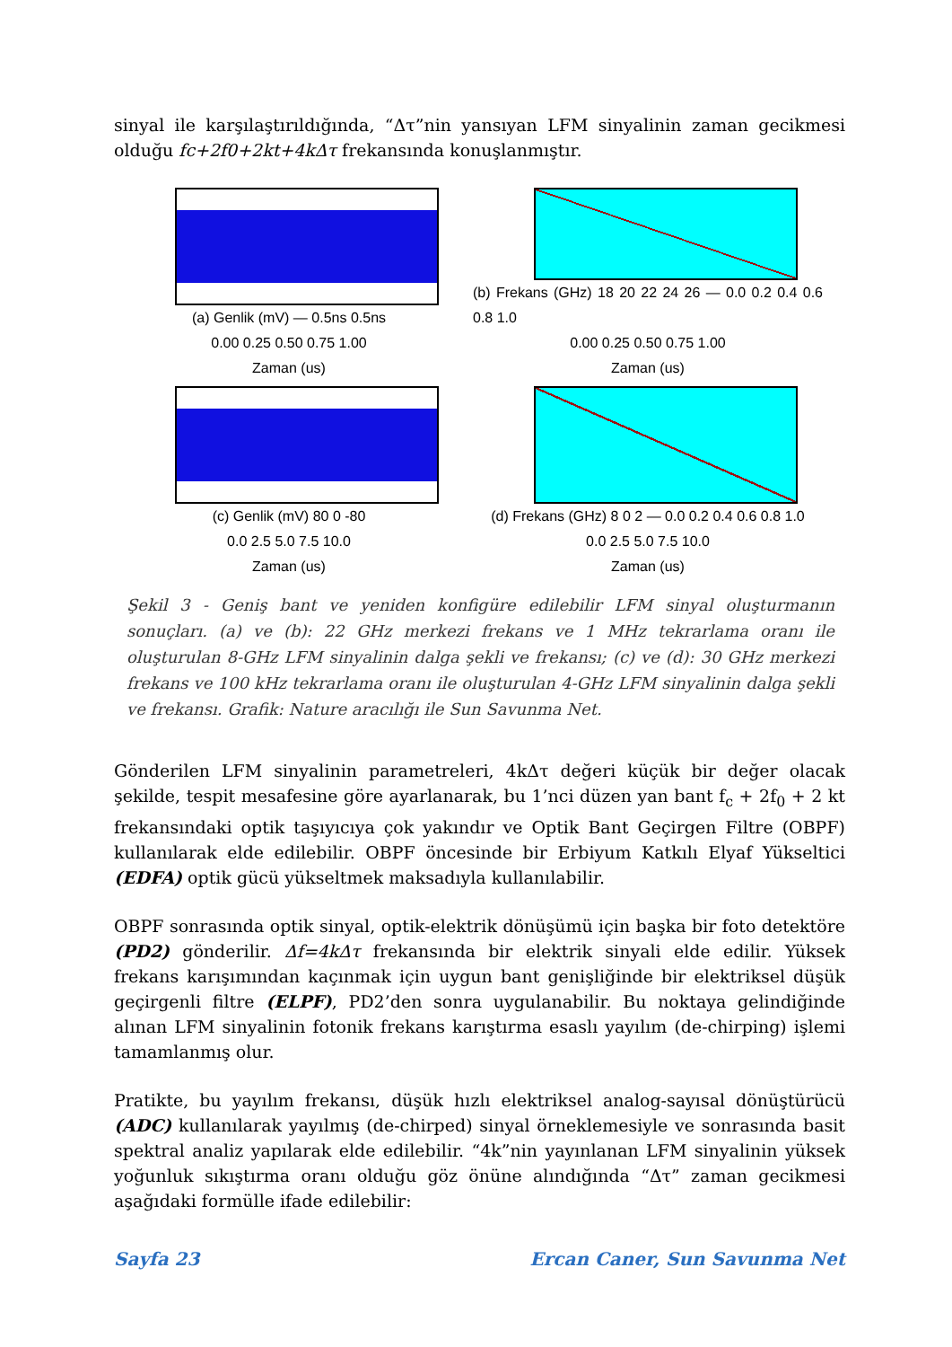sinyal ile karşılaştırıldığında, “Δτ”nin yansıyan LFM sinyalinin zaman gecikmesi olduğu fc+2f0+2kt+4kΔτ frekansında konuşlanmıştır.
(a) Genlik (mV) — 0.5ns 0.5ns
0.00 0.25 0.50 0.75 1.00
Zaman (us)
(b) Frekans (GHz) 18 20 22 24 26 — 0.0 0.2 0.4 0.6 0.8 1.0
0.00 0.25 0.50 0.75 1.00
Zaman (us)
(c) Genlik (mV) 80 0 -80
0.0 2.5 5.0 7.5 10.0
Zaman (us)
(d) Frekans (GHz) 8 0 2 — 0.0 0.2 0.4 0.6 0.8 1.0
0.0 2.5 5.0 7.5 10.0
Zaman (us)
Şekil 3 - Geniş bant ve yeniden konfigüre edilebilir LFM sinyal oluşturmanın sonuçları. (a) ve (b): 22 GHz merkezi frekans ve 1 MHz tekrarlama oranı ile oluşturulan 8-GHz LFM sinyalinin dalga şekli ve frekansı; (c) ve (d): 30 GHz merkezi frekans ve 100 kHz tekrarlama oranı ile oluşturulan 4-GHz LFM sinyalinin dalga şekli ve frekansı. Grafik: Nature aracılığı ile Sun Savunma Net.
Gönderilen LFM sinyalinin parametreleri, 4kΔτ değeri küçük bir değer olacak şekilde, tespit mesafesine göre ayarlanarak, bu 1’nci düzen yan bant f<sub>c</sub> + 2f<sub>0</sub> + 2 kt frekansındaki optik taşıyıcıya çok yakındır ve Optik Bant Geçirgen Filtre (OBPF) kullanılarak elde edilebilir. OBPF öncesinde bir Erbiyum Katkılı Elyaf Yükseltici (EDFA) optik gücü yükseltmek maksadıyla kullanılabilir.
OBPF sonrasında optik sinyal, optik-elektrik dönüşümü için başka bir foto detektöre (PD2) gönderilir. Δf=4kΔτ frekansında bir elektrik sinyali elde edilir. Yüksek frekans karışımından kaçınmak için uygun bant genişliğinde bir elektriksel düşük geçirgenli filtre (ELPF), PD2’den sonra uygulanabilir. Bu noktaya gelindiğinde alınan LFM sinyalinin fotonik frekans karıştırma esaslı yayılım (de-chirping) işlemi tamamlanmış olur.
Pratikte, bu yayılım frekansı, düşük hızlı elektriksel analog-sayısal dönüştürücü (ADC) kullanılarak yayılmış (de-chirped) sinyal örneklemesiyle ve sonrasında basit spektral analiz yapılarak elde edilebilir. “4k”nin yayınlanan LFM sinyalinin yüksek yoğunluk sıkıştırma oranı olduğu göz önüne alındığında “Δτ” zaman gecikmesi aşağıdaki formülle ifade edilebilir:
Sayfa 23 Ercan Caner, Sun Savunma Net